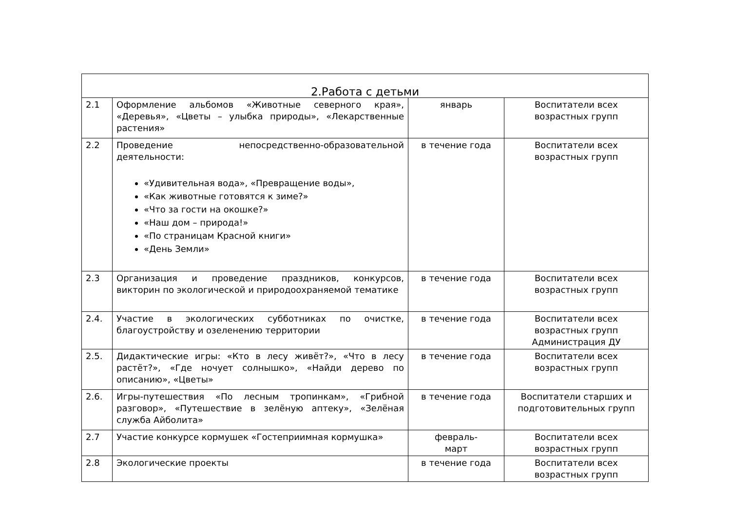| 2.Работа с детьми | | | |
| --- | --- | --- | --- |
| 2.1 | Оформление альбомов «Животные северного края», «Деревья», «Цветы – улыбка природы», «Лекарственные растения» | январь | Воспитатели всех возрастных групп |
| 2.2 | Проведение непосредственно-образовательной деятельности: «Удивительная вода», «Превращение воды», «Как животные готовятся к зиме?» «Что за гости на окошке?» «Наш дом – природа!» «По страницам Красной книги» «День Земли» | в течение года | Воспитатели всех возрастных групп |
| 2.3 | Организация и проведение праздников, конкурсов, викторин по экологической и природоохраняемой тематике | в течение года | Воспитатели всех возрастных групп |
| 2.4. | Участие в экологических субботниках по очистке, благоустройству и озеленению территории | в течение года | Воспитатели всех возрастных групп Администрация ДУ |
| 2.5. | Дидактические игры: «Кто в лесу живёт?», «Что в лесу растёт?», «Где ночует солнышко», «Найди дерево по описанию», «Цветы» | в течение года | Воспитатели всех возрастных групп |
| 2.6. | Игры-путешествия «По лесным тропинкам», «Грибной разговор», «Путешествие в зелёную аптеку», «Зелёная служба Айболита» | в течение года | Воспитатели старших и подготовительных групп |
| 2.7 | Участие конкурсе кормушек «Гостеприимная кормушка» | февраль- март | Воспитатели всех возрастных групп |
| 2.8 | Экологические проекты | в течение года | Воспитатели всех возрастных групп |